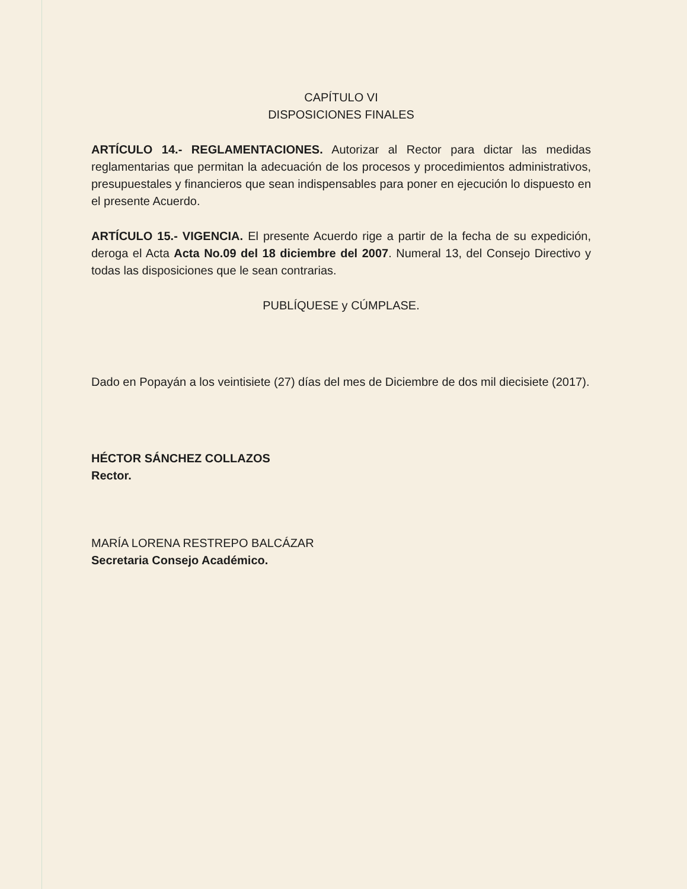CAPÍTULO VI
DISPOSICIONES FINALES
ARTÍCULO 14.- REGLAMENTACIONES. Autorizar al Rector para dictar las medidas reglamentarias que permitan la adecuación de los procesos y procedimientos administrativos, presupuestales y financieros que sean indispensables para poner en ejecución lo dispuesto en el presente Acuerdo.
ARTÍCULO 15.- VIGENCIA. El presente Acuerdo rige a partir de la fecha de su expedición, deroga el Acta Acta No.09 del 18 diciembre del 2007. Numeral 13, del Consejo Directivo y todas las disposiciones que le sean contrarias.
PUBLÍQUESE y CÚMPLASE.
Dado en Popayán a los veintisiete (27) días del mes de Diciembre de dos mil diecisiete (2017).
HÉCTOR SÁNCHEZ COLLAZOS
Rector.
MARÍA LORENA RESTREPO BALCÁZAR
Secretaria Consejo Académico.